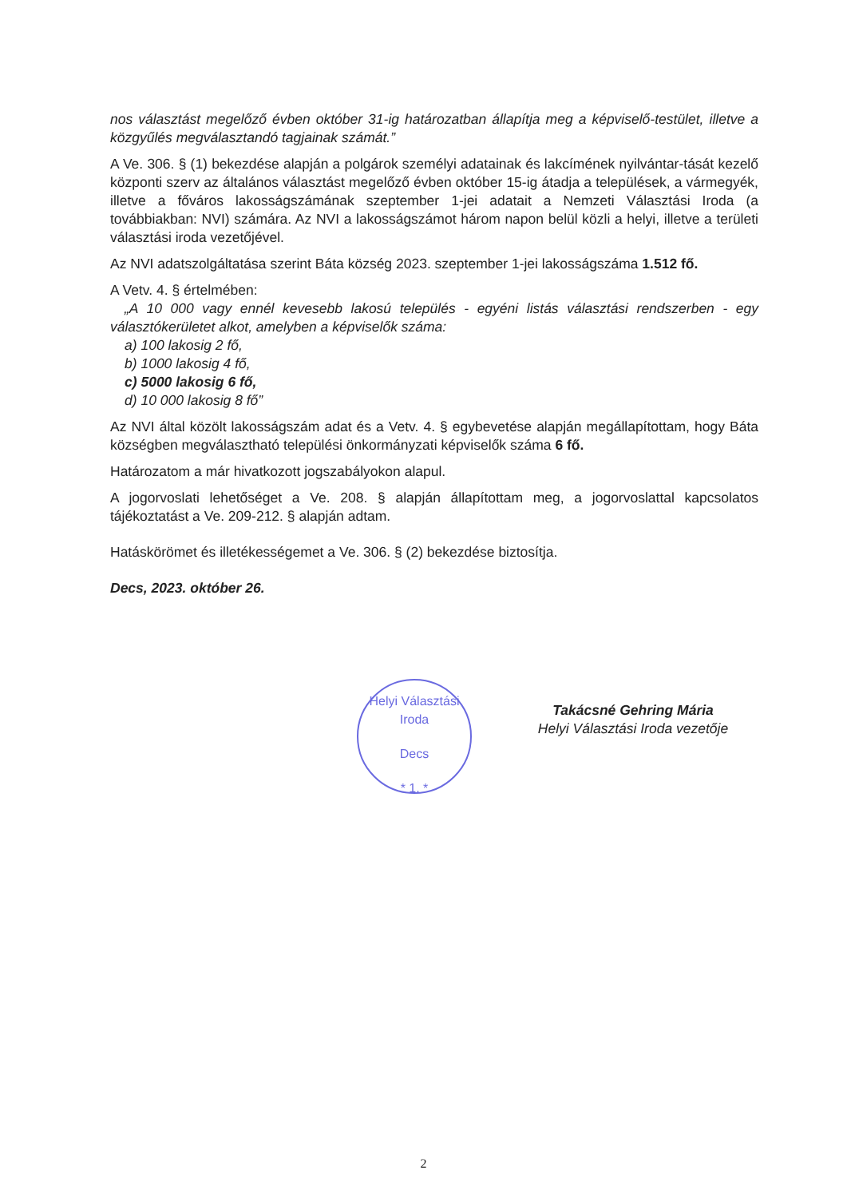nos választást megelőző évben október 31-ig határozatban állapítja meg a képviselő-testület, illetve a közgyűlés megválasztandó tagjainak számát.”
A Ve. 306. § (1) bekezdése alapján a polgárok személyi adatainak és lakcímének nyilvántar-tását kezelő központi szerv az általános választást megelőző évben október 15-ig átadja a települések, a vármegyék, illetve a főváros lakosságszámának szeptember 1-jei adatait a Nemzeti Választási Iroda (a továbbiakban: NVI) számára. Az NVI a lakosságszámot három napon belül közli a helyi, illetve a területi választási iroda vezetőjével.
Az NVI adatszolgáltatása szerint Báta község 2023. szeptember 1-jei lakosságszáma 1.512 fő.
A Vetv. 4. § értelmében:
„A 10 000 vagy ennél kevesebb lakosú település - egyéni listás választási rendszerben - egy választókerületet alkot, amelyben a képviselők száma:
a) 100 lakosig 2 fő,
b) 1000 lakosig 4 fő,
c) 5000 lakosig 6 fő,
d) 10 000 lakosig 8 fő”
Az NVI által közölt lakosságszám adat és a Vetv. 4. § egybevetése alapján megállapítottam, hogy Báta községben megválasztható települési önkormányzati képviselők száma 6 fő.
Határozatom a már hivatkozott jogszabályokon alapul.
A jogorvoslati lehetőséget a Ve. 208. § alapján állapítottam meg, a jogorvoslattal kapcsolatos tájékoztatást a Ve. 209-212. § alapján adtam.
Hatáskörömet és illetékességemet a Ve. 306. § (2) bekezdése biztosítja.
Decs, 2023. október 26.
Takácsné Gehring Mária
Helyi Választási Iroda vezetője
Helyi Választási Iroda
Decs
* 1. *
2